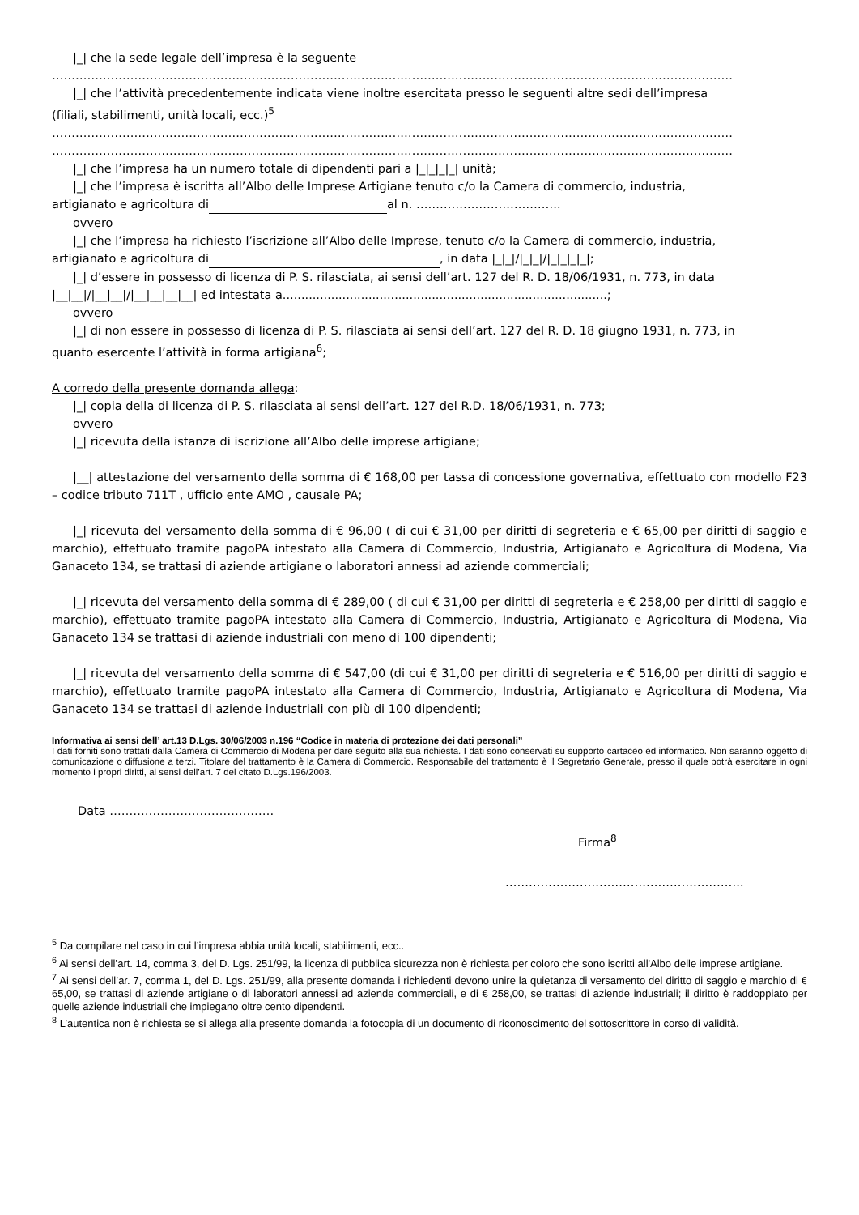|_| che la sede legale dell’impresa è la seguente
…………………………………………………………………………………………………………………………………………………………
|_| che l’attività precedentemente indicata viene inoltre esercitata presso le seguenti altre sedi dell’impresa
(filiali, stabilimenti, unità locali, ecc.)<sup>5</sup>
…………………………………………………………………………………………………………………………………………………………
…………………………………………………………………………………………………………………………………………………………
|_| che l’impresa ha un numero totale di dipendenti pari a |_|_|_|_| unità;
|_| che l’impresa è iscritta all’Albo delle Imprese Artigiane tenuto c/o la Camera di commercio, industria,
artigianato e agricoltura di al n. ……………………………….
ovvero
|_| che l’impresa ha richiesto l’iscrizione all’Albo delle Imprese, tenuto c/o la Camera di commercio, industria,
artigianato e agricoltura di , in data |_|_|/|_|_|/|_|_|_|_|;
|_| d’essere in possesso di licenza di P. S. rilasciata, ai sensi dell’art. 127 del R. D. 18/06/1931, n. 773, in data
|__|__|/|__|__|/|__|__|__|__| ed intestata a.......................................................................................;
ovvero
|_| di non essere in possesso di licenza di P. S. rilasciata ai sensi dell’art. 127 del R. D. 18 giugno 1931, n. 773, in
quanto esercente l’attività in forma artigiana<sup>6</sup>;
A corredo della presente domanda allega:
|_| copia della di licenza di P. S. rilasciata ai sensi dell’art. 127 del R.D. 18/06/1931, n. 773;
ovvero
|_| ricevuta della istanza di iscrizione all’Albo delle imprese artigiane;
|__| attestazione del versamento della somma di € 168,00 per tassa di concessione governativa, effettuato con modello F23 – codice tributo 711T , ufficio ente AMO , causale PA;
|_| ricevuta del versamento della somma di € 96,00 ( di cui € 31,00 per diritti di segreteria e € 65,00 per diritti di saggio e marchio), effettuato tramite pagoPA intestato alla Camera di Commercio, Industria, Artigianato e Agricoltura di Modena, Via Ganaceto 134, se trattasi di aziende artigiane o laboratori annessi ad aziende commerciali;
|_| ricevuta del versamento della somma di € 289,00 ( di cui € 31,00 per diritti di segreteria e € 258,00 per diritti di saggio e marchio), effettuato tramite pagoPA intestato alla Camera di Commercio, Industria, Artigianato e Agricoltura di Modena, Via Ganaceto 134 se trattasi di aziende industriali con meno di 100 dipendenti;
|_| ricevuta del versamento della somma di € 547,00 (di cui € 31,00 per diritti di segreteria e € 516,00 per diritti di saggio e marchio), effettuato tramite pagoPA intestato alla Camera di Commercio, Industria, Artigianato e Agricoltura di Modena, Via Ganaceto 134 se trattasi di aziende industriali con più di 100 dipendenti;
Informativa ai sensi dell’ art.13 D.Lgs. 30/06/2003 n.196 “Codice in materia di protezione dei dati personali”
I dati forniti sono trattati dalla Camera di Commercio di Modena per dare seguito alla sua richiesta. I dati sono conservati su supporto cartaceo ed informatico. Non saranno oggetto di comunicazione o diffusione a terzi. Titolare del trattamento è la Camera di Commercio. Responsabile del trattamento è il Segretario Generale, presso il quale potrà esercitare in ogni momento i propri diritti, ai sensi dell’art. 7 del citato D.Lgs.196/2003.
Data ……………………………………
Firma<sup>8</sup>
…………………………………………………….
<sup>5</sup> Da compilare nel caso in cui l’impresa abbia unità locali, stabilimenti, ecc..
<sup>6</sup> Ai sensi dell’art. 14, comma 3, del D. Lgs. 251/99, la licenza di pubblica sicurezza non è richiesta per coloro che sono iscritti all'Albo delle imprese artigiane.
<sup>7</sup> Ai sensi dell’ar. 7, comma 1, del D. Lgs. 251/99, alla presente domanda i richiedenti devono unire la quietanza di versamento del diritto di saggio e marchio di € 65,00, se trattasi di aziende artigiane o di laboratori annessi ad aziende commerciali, e di € 258,00, se trattasi di aziende industriali; il diritto è raddoppiato per quelle aziende industriali che impiegano oltre cento dipendenti.
<sup>8</sup> L’autentica non è richiesta se si allega alla presente domanda la fotocopia di un documento di riconoscimento del sottoscrittore in corso di validità.